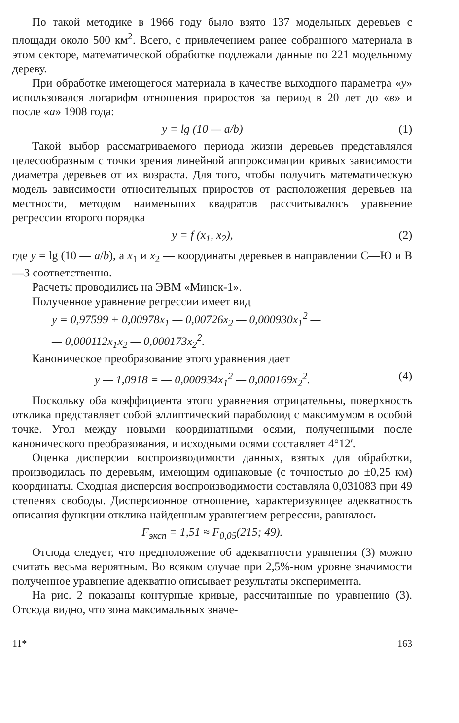По такой методике в 1966 году было взято 137 модельных деревьев с площади около 500 км<sup>2</sup>. Всего, с привлечением ранее собранного материала в этом секторе, математической обработке подлежали данные по 221 модельному дереву.
При обработке имеющегося материала в качестве выходного параметра «y» использовался логарифм отношения приростов за период в 20 лет до «в» и после «а» 1908 года:
y = lg (10 — a/b) (1)
Такой выбор рассматриваемого периода жизни деревьев представлялся целесообразным с точки зрения линейной аппроксимации кривых зависимости диаметра деревьев от их возраста. Для того, чтобы получить математическую модель зависимости относительных приростов от расположения деревьев на местности, методом наименьших квадратов рассчитывалось уравнение регрессии второго порядка
y = f (x<sub>1</sub>, x<sub>2</sub>), (2)
где y = lg (10 — a/b), а x<sub>1</sub> и x<sub>2</sub> — координаты деревьев в направлении С—Ю и В—З соответственно.
Расчеты проводились на ЭВМ «Минск-1».
Полученное уравнение регрессии имеет вид
y = 0,97599 + 0,00978x<sub>1</sub> — 0,00726x<sub>2</sub> — 0,000930x<sub>1</sub><sup>2</sup> —
— 0,000112x<sub>1</sub>x<sub>2</sub> — 0,000173x<sub>2</sub><sup>2</sup>.
Каноническое преобразование этого уравнения дает
y — 1,0918 = — 0,000934x<sub>1</sub><sup>2</sup> — 0,000169x<sub>2</sub><sup>2</sup>. (4)
Поскольку оба коэффициента этого уравнения отрицательны, поверхность отклика представляет собой эллиптический параболоид с максимумом в особой точке. Угол между новыми координатными осями, полученными после канонического преобразования, и исходными осями составляет 4°12′.
Оценка дисперсии воспроизводимости данных, взятых для обработки, производилась по деревьям, имеющим одинаковые (с точностью до ±0,25 км) координаты. Сходная дисперсия воспроизводимости составляла 0,031083 при 49 степенях свободы. Дисперсионное отношение, характеризующее адекватность описания функции отклика найденным уравнением регрессии, равнялось
F<sub>эксп</sub> = 1,51 ≈ F<sub>0,05</sub>(215; 49).
Отсюда следует, что предположение об адекватности уравнения (3) можно считать весьма вероятным. Во всяком случае при 2,5%-ном уровне значимости полученное уравнение адекватно описывает результаты эксперимента.
На рис. 2 показаны контурные кривые, рассчитанные по уравнению (3). Отсюда видно, что зона максимальных значе-
11* 163